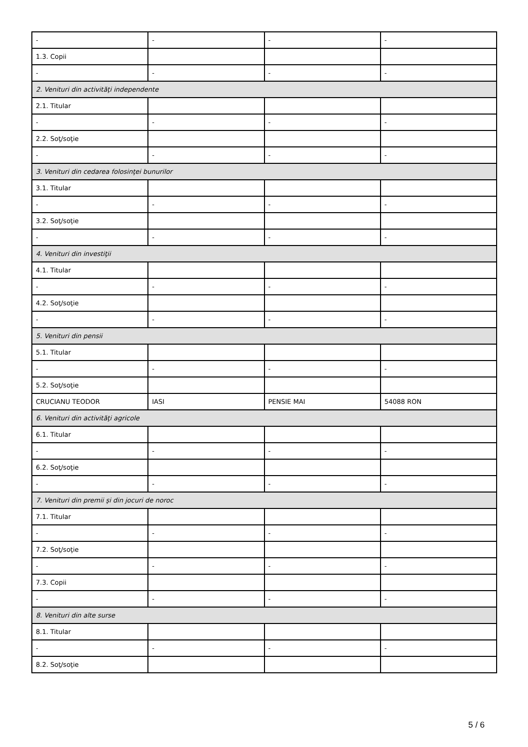| - | - | - | - |
| 1.3. Copii | | | |
| - | - | - | - |
| 2. Venituri din activităţi independente | | | |
| 2.1. Titular | | | |
| - | - | - | - |
| 2.2. Soţ/soţie | | | |
| - | - | - | - |
| 3. Venituri din cedarea folosinţei bunurilor | | | |
| 3.1. Titular | | | |
| - | - | - | - |
| 3.2. Soţ/soţie | | | |
| - | - | - | - |
| 4. Venituri din investiţii | | | |
| 4.1. Titular | | | |
| - | - | - | - |
| 4.2. Soţ/soţie | | | |
| - | - | - | - |
| 5. Venituri din pensii | | | |
| 5.1. Titular | | | |
| - | - | - | - |
| 5.2. Soţ/soţie | | | |
| CRUCIANU TEODOR | IASI | PENSIE MAI | 54088 RON |
| 6. Venituri din activităţi agricole | | | |
| 6.1. Titular | | | |
| - | - | - | - |
| 6.2. Soţ/soţie | | | |
| - | - | - | - |
| 7. Venituri din premii şi din jocuri de noroc | | | |
| 7.1. Titular | | | |
| - | - | - | - |
| 7.2. Soţ/soţie | | | |
| - | - | - | - |
| 7.3. Copii | | | |
| - | - | - | - |
| 8. Venituri din alte surse | | | |
| 8.1. Titular | | | |
| - | - | - | - |
| 8.2. Soţ/soţie | | | |
5 / 6